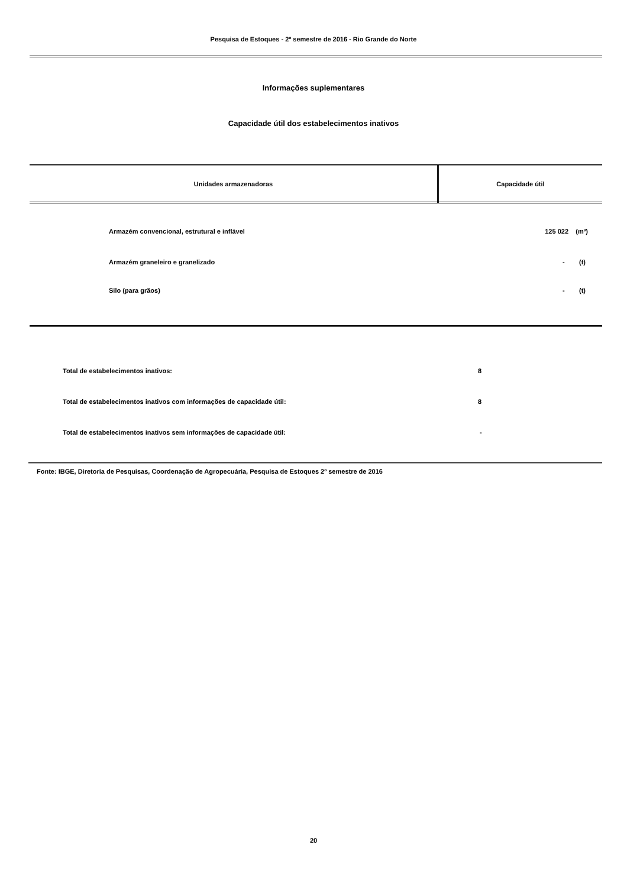Pesquisa de Estoques - 2º semestre de 2016 - Rio Grande do Norte
Informações suplementares
Capacidade útil dos estabelecimentos inativos
| Unidades armazenadoras | Capacidade útil |
| --- | --- |
| Armazém convencional, estrutural e inflável | 125 022 (m³) |
| Armazém graneleiro e granelizado | - (t) |
| Silo (para grãos) | - (t) |
| Total de estabelecimentos inativos: | 8 |
| Total de estabelecimentos inativos com informações de capacidade útil: | 8 |
| Total de estabelecimentos inativos sem informações de capacidade útil: | - |
Fonte: IBGE, Diretoria de Pesquisas, Coordenação de Agropecuária, Pesquisa de Estoques 2º semestre de 2016
20